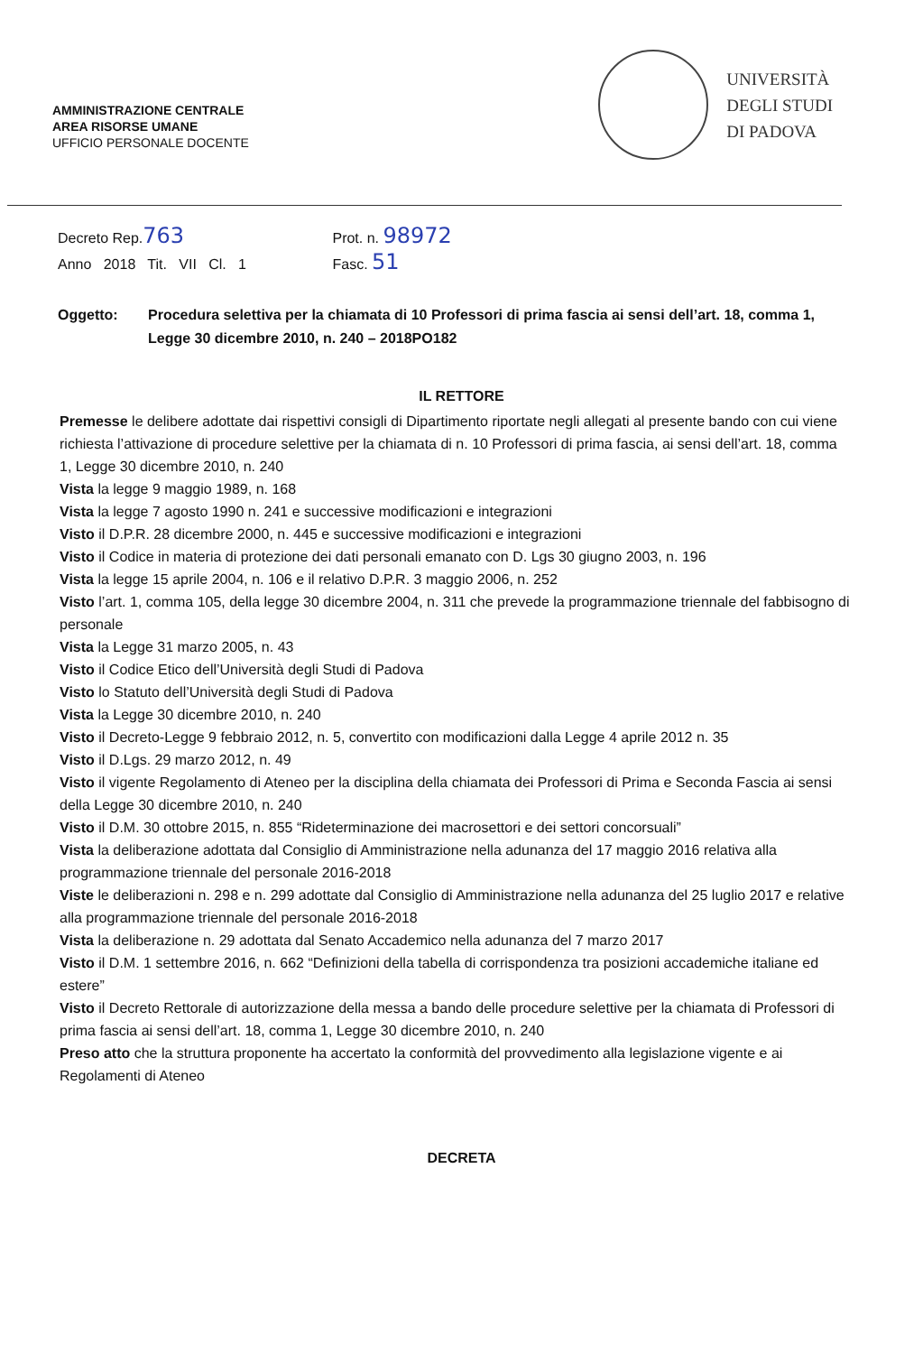AMMINISTRAZIONE CENTRALE
AREA RISORSE UMANE
UFFICIO PERSONALE DOCENTE
UNIVERSITÀ
DEGLI STUDI
DI PADOVA
Decreto Rep.763 Prot. n. 98972
Anno 2018 Tit. VII Cl. 1 Fasc. 51
Oggetto: Procedura selettiva per la chiamata di 10 Professori di prima fascia ai sensi dell’art. 18, comma 1, Legge 30 dicembre 2010, n. 240 – 2018PO182
IL RETTORE
Premesse le delibere adottate dai rispettivi consigli di Dipartimento riportate negli allegati al presente bando con cui viene richiesta l’attivazione di procedure selettive per la chiamata di n. 10 Professori di prima fascia, ai sensi dell’art. 18, comma 1, Legge 30 dicembre 2010, n. 240
Vista la legge 9 maggio 1989, n. 168
Vista la legge 7 agosto 1990 n. 241 e successive modificazioni e integrazioni
Visto il D.P.R. 28 dicembre 2000, n. 445 e successive modificazioni e integrazioni
Visto il Codice in materia di protezione dei dati personali emanato con D. Lgs 30 giugno 2003, n. 196
Vista la legge 15 aprile 2004, n. 106 e il relativo D.P.R. 3 maggio 2006, n. 252
Visto l’art. 1, comma 105, della legge 30 dicembre 2004, n. 311 che prevede la programmazione triennale del fabbisogno di personale
Vista la Legge 31 marzo 2005, n. 43
Visto il Codice Etico dell’Università degli Studi di Padova
Visto lo Statuto dell’Università degli Studi di Padova
Vista la Legge 30 dicembre 2010, n. 240
Visto il Decreto-Legge 9 febbraio 2012, n. 5, convertito con modificazioni dalla Legge 4 aprile 2012 n. 35
Visto il D.Lgs. 29 marzo 2012, n. 49
Visto il vigente Regolamento di Ateneo per la disciplina della chiamata dei Professori di Prima e Seconda Fascia ai sensi della Legge 30 dicembre 2010, n. 240
Visto il D.M. 30 ottobre 2015, n. 855 “Rideterminazione dei macrosettori e dei settori concorsuali”
Vista la deliberazione adottata dal Consiglio di Amministrazione nella adunanza del 17 maggio 2016 relativa alla programmazione triennale del personale 2016-2018
Viste le deliberazioni n. 298 e n. 299 adottate dal Consiglio di Amministrazione nella adunanza del 25 luglio 2017 e relative alla programmazione triennale del personale 2016-2018
Vista la deliberazione n. 29 adottata dal Senato Accademico nella adunanza del 7 marzo 2017
Visto il D.M. 1 settembre 2016, n. 662 “Definizioni della tabella di corrispondenza tra posizioni accademiche italiane ed estere”
Visto il Decreto Rettorale di autorizzazione della messa a bando delle procedure selettive per la chiamata di Professori di prima fascia ai sensi dell’art. 18, comma 1, Legge 30 dicembre 2010, n. 240
Preso atto che la struttura proponente ha accertato la conformità del provvedimento alla legislazione vigente e ai Regolamenti di Ateneo
DECRETA